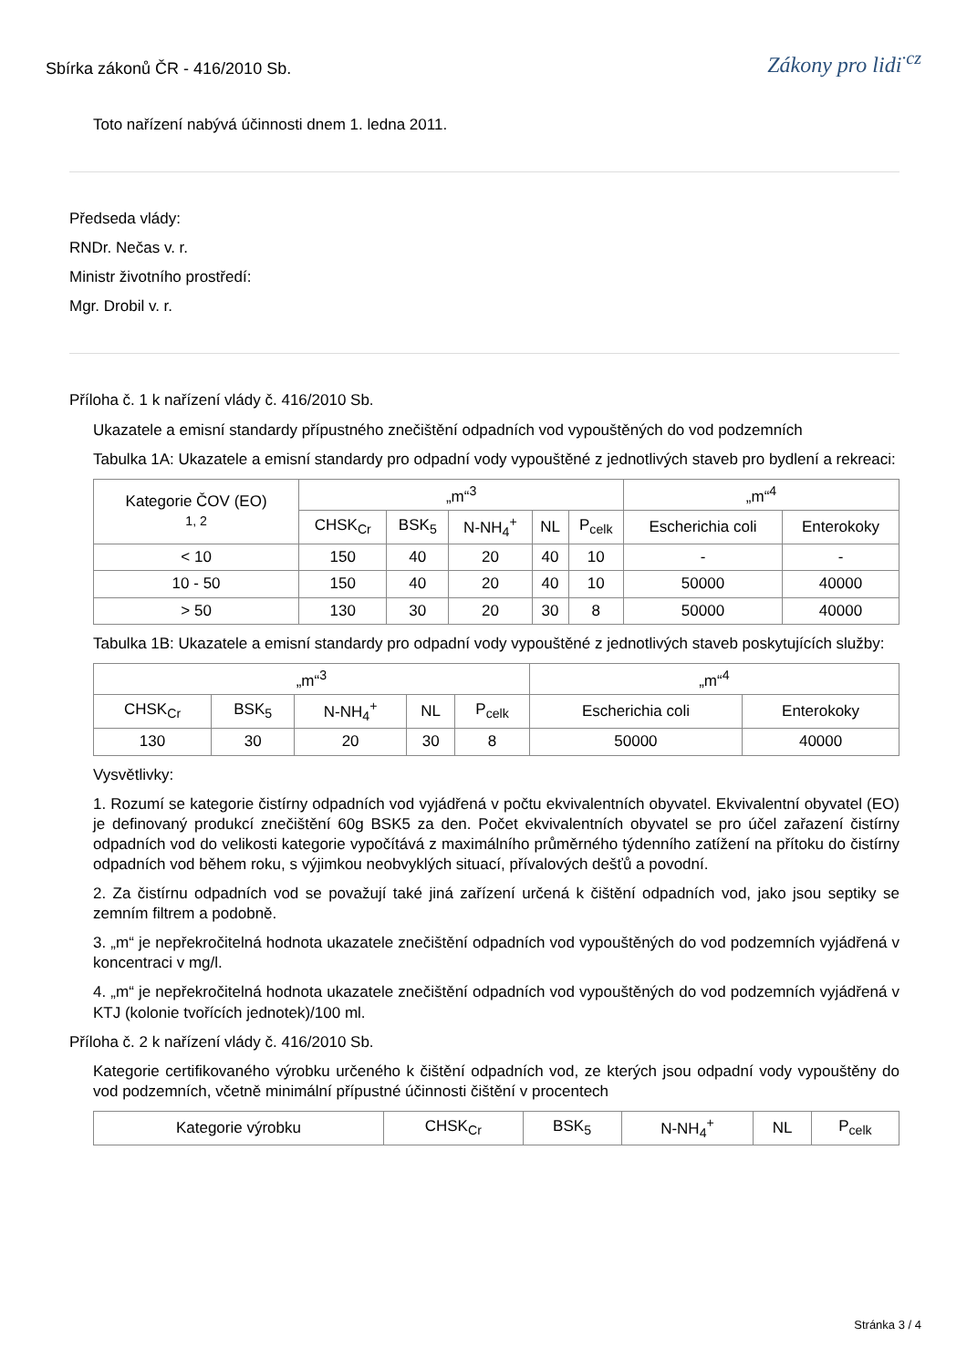Sbírka zákonů ČR - 416/2010 Sb.
Zákony pro lidi<sup>·cz</sup>
Toto nařízení nabývá účinnosti dnem 1. ledna 2011.
Předseda vlády:
RNDr. Nečas v. r.
Ministr životního prostředí:
Mgr. Drobil v. r.
Příloha č. 1 k nařízení vlády č. 416/2010 Sb.
Ukazatele a emisní standardy přípustného znečištění odpadních vod vypouštěných do vod podzemních
Tabulka 1A: Ukazatele a emisní standardy pro odpadní vody vypouštěné z jednotlivých staveb pro bydlení a rekreaci:
| Kategorie ČOV (EO) 1, 2 | „m“<sup>3</sup> | | | | | „m“<sup>4</sup> | |
| --- | --- | --- | --- | --- | --- | --- | --- |
| | CHSK<sub>Cr</sub> | BSK<sub>5</sub> | N-NH<sub>4</sub><sup>+</sup> | NL | P<sub>celk</sub> | Escherichia coli | Enterokoky |
| < 10 | 150 | 40 | 20 | 40 | 10 | - | - |
| 10 - 50 | 150 | 40 | 20 | 40 | 10 | 50000 | 40000 |
| > 50 | 130 | 30 | 20 | 30 | 8 | 50000 | 40000 |
Tabulka 1B: Ukazatele a emisní standardy pro odpadní vody vypouštěné z jednotlivých staveb poskytujících služby:
| „m“<sup>3</sup> | | | | | „m“<sup>4</sup> | |
| --- | --- | --- | --- | --- | --- | --- |
| CHSK<sub>Cr</sub> | BSK<sub>5</sub> | N-NH<sub>4</sub><sup>+</sup> | NL | P<sub>celk</sub> | Escherichia coli | Enterokoky |
| 130 | 30 | 20 | 30 | 8 | 50000 | 40000 |
Vysvětlivky:
1. Rozumí se kategorie čistírny odpadních vod vyjádřená v počtu ekvivalentních obyvatel. Ekvivalentní obyvatel (EO) je definovaný produkcí znečištění 60g BSK5 za den. Počet ekvivalentních obyvatel se pro účel zařazení čistírny odpadních vod do velikosti kategorie vypočítává z maximálního průměrného týdenního zatížení na přítoku do čistírny odpadních vod během roku, s výjimkou neobvyklých situací, přívalových dešťů a povodní.
2. Za čistírnu odpadních vod se považují také jiná zařízení určená k čištění odpadních vod, jako jsou septiky se zemním filtrem a podobně.
3. „m“ je nepřekročitelná hodnota ukazatele znečištění odpadních vod vypouštěných do vod podzemních vyjádřená v koncentraci v mg/l.
4. „m“ je nepřekročitelná hodnota ukazatele znečištění odpadních vod vypouštěných do vod podzemních vyjádřená v KTJ (kolonie tvořících jednotek)/100 ml.
Příloha č. 2 k nařízení vlády č. 416/2010 Sb.
Kategorie certifikovaného výrobku určeného k čištění odpadních vod, ze kterých jsou odpadní vody vypouštěny do vod podzemních, včetně minimální přípustné účinnosti čištění v procentech
| Kategorie výrobku | CHSK<sub>Cr</sub> | BSK<sub>5</sub> | N-NH<sub>4</sub><sup>+</sup> | NL | P<sub>celk</sub> |
| --- | --- | --- | --- | --- | --- |
Stránka 3 / 4